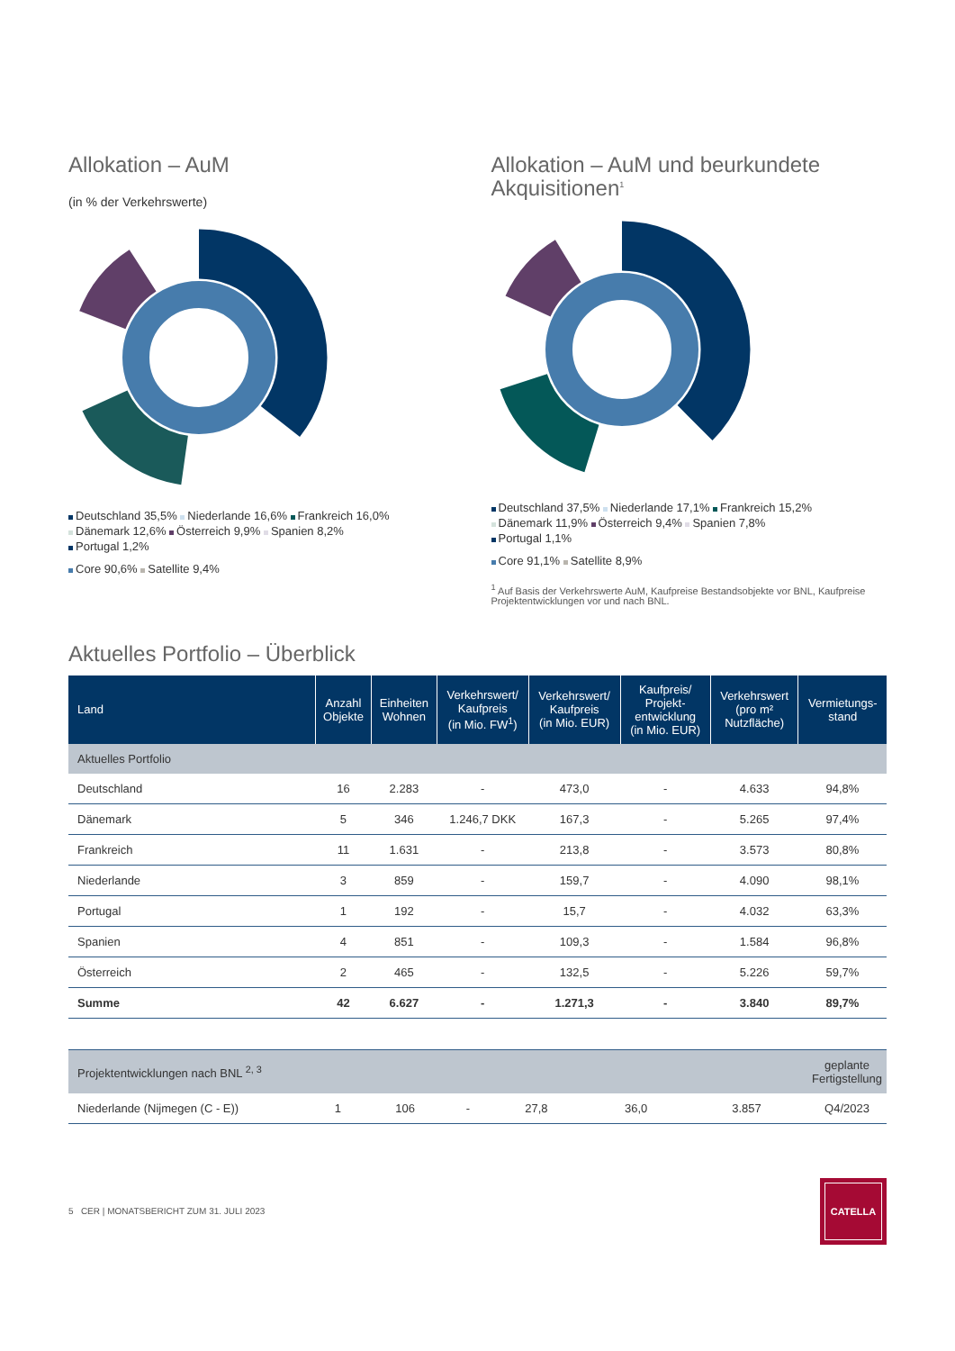Allokation – AuM
(in % der Verkehrswerte)
Deutschland 35,5% Niederlande 16,6% Frankreich 16,0%
Dänemark 12,6% Österreich 9,9% Spanien 8,2%
Portugal 1,2%
Core 90,6% Satellite 9,4%
Allokation – AuM und beurkundete Akquisitionen<sup>1</sup>
Deutschland 37,5% Niederlande 17,1% Frankreich 15,2%
Dänemark 11,9% Österreich 9,4% Spanien 7,8%
Portugal 1,1%
Core 91,1% Satellite 8,9%
<sup>1</sup> Auf Basis der Verkehrswerte AuM, Kaufpreise Bestandsobjekte vor BNL, Kaufpreise Projektentwicklungen vor und nach BNL.
Aktuelles Portfolio – Überblick
| Land | Anzahl Objekte | Einheiten Wohnen | Verkehrswert/ Kaufpreis (in Mio. FW<sup>1</sup>) | Verkehrswert/ Kaufpreis (in Mio. EUR) | Kaufpreis/ Projekt- entwicklung (in Mio. EUR) | Verkehrswert (pro m² Nutzfläche) | Vermietungs- stand |
| --- | --- | --- | --- | --- | --- | --- | --- |
| Aktuelles Portfolio | | | | | | | |
| Deutschland | 16 | 2.283 | - | 473,0 | - | 4.633 | 94,8% |
| Dänemark | 5 | 346 | 1.246,7 DKK | 167,3 | - | 5.265 | 97,4% |
| Frankreich | 11 | 1.631 | - | 213,8 | - | 3.573 | 80,8% |
| Niederlande | 3 | 859 | - | 159,7 | - | 4.090 | 98,1% |
| Portugal | 1 | 192 | - | 15,7 | - | 4.032 | 63,3% |
| Spanien | 4 | 851 | - | 109,3 | - | 1.584 | 96,8% |
| Österreich | 2 | 465 | - | 132,5 | - | 5.226 | 59,7% |
| Summe | 42 | 6.627 | - | 1.271,3 | - | 3.840 | 89,7% |
| Projektentwicklungen nach BNL <sup>2, 3</sup> | | | | | | | geplante Fertigstellung |
| Niederlande (Nijmegen (C - E)) | 1 | 106 | - | 27,8 | 36,0 | 3.857 | Q4/2023 |
5 CER | MONATSBERICHT ZUM 31. JULI 2023
CATELLA